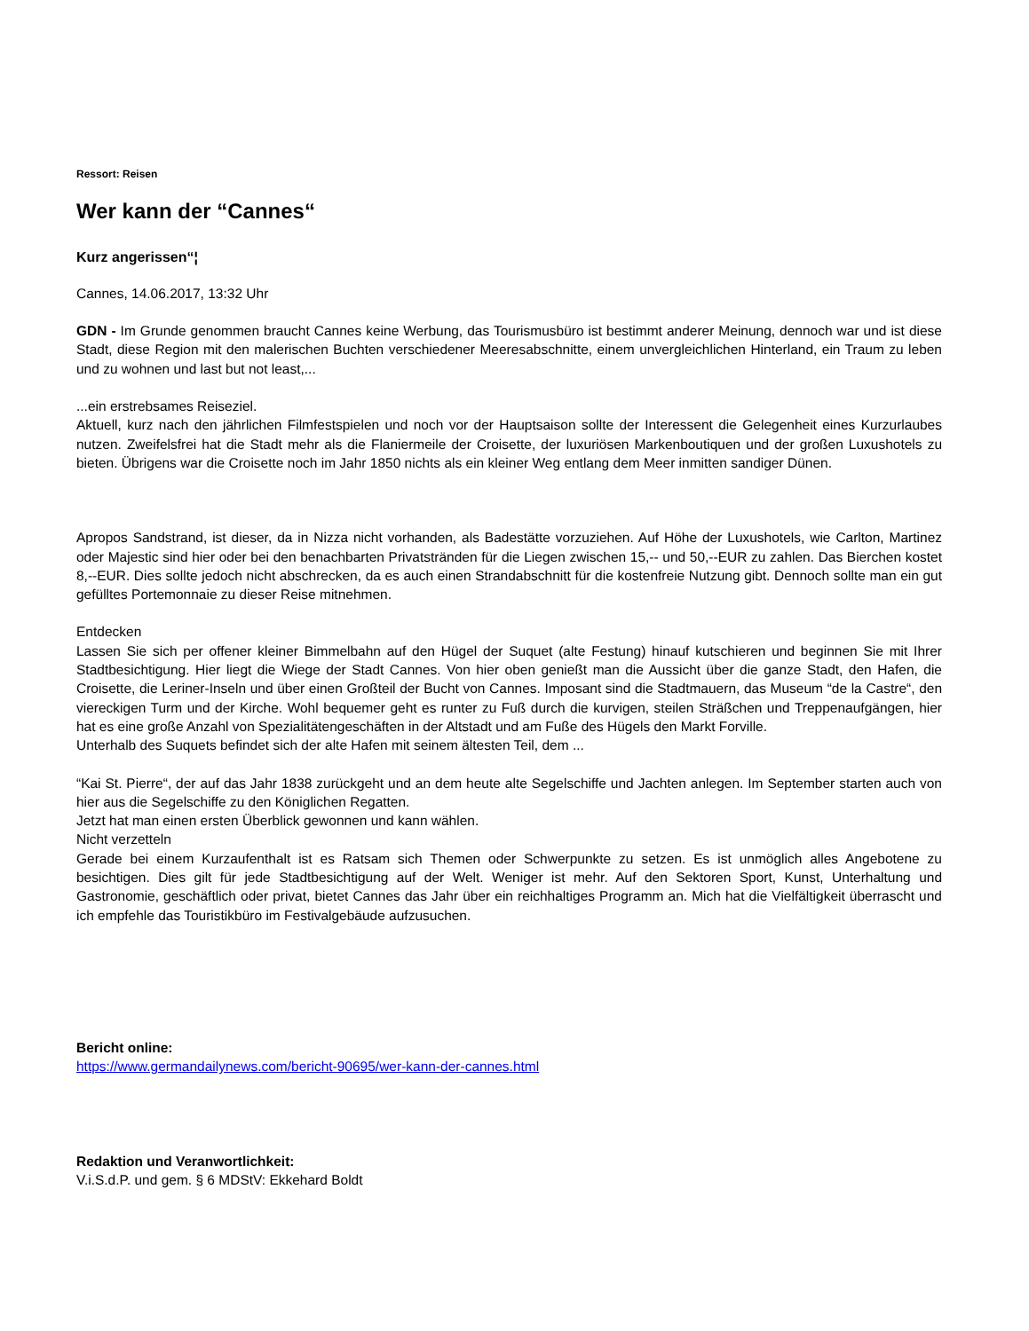Ressort: Reisen
Wer kann der “Cannes“
Kurz angerissen“¦
Cannes, 14.06.2017, 13:32 Uhr
GDN - Im Grunde genommen braucht Cannes keine Werbung, das Tourismusbüro ist bestimmt anderer Meinung, dennoch war und ist diese Stadt, diese Region mit den malerischen Buchten verschiedener Meeresabschnitte, einem unvergleichlichen Hinterland, ein Traum zu leben und zu wohnen und last but not least,...
...ein erstrebsames Reiseziel.
Aktuell, kurz nach den jährlichen Filmfestspielen und noch vor der Hauptsaison sollte der Interessent die Gelegenheit eines Kurzurlaubes nutzen. Zweifelsfrei hat die Stadt mehr als die Flaniermeile der Croisette, der luxuriösen Markenboutiquen und der großen Luxushotels zu bieten. Übrigens war die Croisette noch im Jahr 1850 nichts als ein kleiner Weg entlang dem Meer inmitten sandiger Dünen.
Apropos Sandstrand, ist dieser, da in Nizza nicht vorhanden, als Badestätte vorzuziehen. Auf Höhe der Luxushotels, wie Carlton, Martinez oder Majestic sind hier oder bei den benachbarten Privatstränden für die Liegen zwischen 15,-- und 50,--EUR zu zahlen. Das Bierchen kostet 8,--EUR. Dies sollte jedoch nicht abschrecken, da es auch einen Strandabschnitt für die kostenfreie Nutzung gibt. Dennoch sollte man ein gut gefülltes Portemonnaie zu dieser Reise mitnehmen.
Entdecken
Lassen Sie sich per offener kleiner Bimmelbahn auf den Hügel der Suquet (alte Festung) hinauf kutschieren und beginnen Sie mit Ihrer Stadtbesichtigung. Hier liegt die Wiege der Stadt Cannes. Von hier oben genießt man die Aussicht über die ganze Stadt, den Hafen, die Croisette, die Leriner-Inseln und über einen Großteil der Bucht von Cannes. Imposant sind die Stadtmauern, das Museum “de la Castre“, den viereckigen Turm und der Kirche. Wohl bequemer geht es runter zu Fuß durch die kurvigen, steilen Sträßchen und Treppenaufgängen, hier hat es eine große Anzahl von Spezialitätengeschäften in der Altstadt und am Fuße des Hügels den Markt Forville.
Unterhalb des Suquets befindet sich der alte Hafen mit seinem ältesten Teil, dem ...
“Kai St. Pierre“, der auf das Jahr 1838 zurückgeht und an dem heute alte Segelschiffe und Jachten anlegen. Im September starten auch von hier aus die Segelschiffe zu den Königlichen Regatten.
Jetzt hat man einen ersten Überblick gewonnen und kann wählen.
Nicht verzetteln
Gerade bei einem Kurzaufenthalt ist es Ratsam sich Themen oder Schwerpunkte zu setzen. Es ist unmöglich alles Angebotene zu besichtigen. Dies gilt für jede Stadtbesichtigung auf der Welt. Weniger ist mehr. Auf den Sektoren Sport, Kunst, Unterhaltung und Gastronomie, geschäftlich oder privat, bietet Cannes das Jahr über ein reichhaltiges Programm an. Mich hat die Vielfältigkeit überrascht und ich empfehle das Touristikbüro im Festivalgebäude aufzusuchen.
Bericht online:
https://www.germandailynews.com/bericht-90695/wer-kann-der-cannes.html
Redaktion und Veranwortlichkeit:
V.i.S.d.P. und gem. § 6 MDStV: Ekkehard Boldt